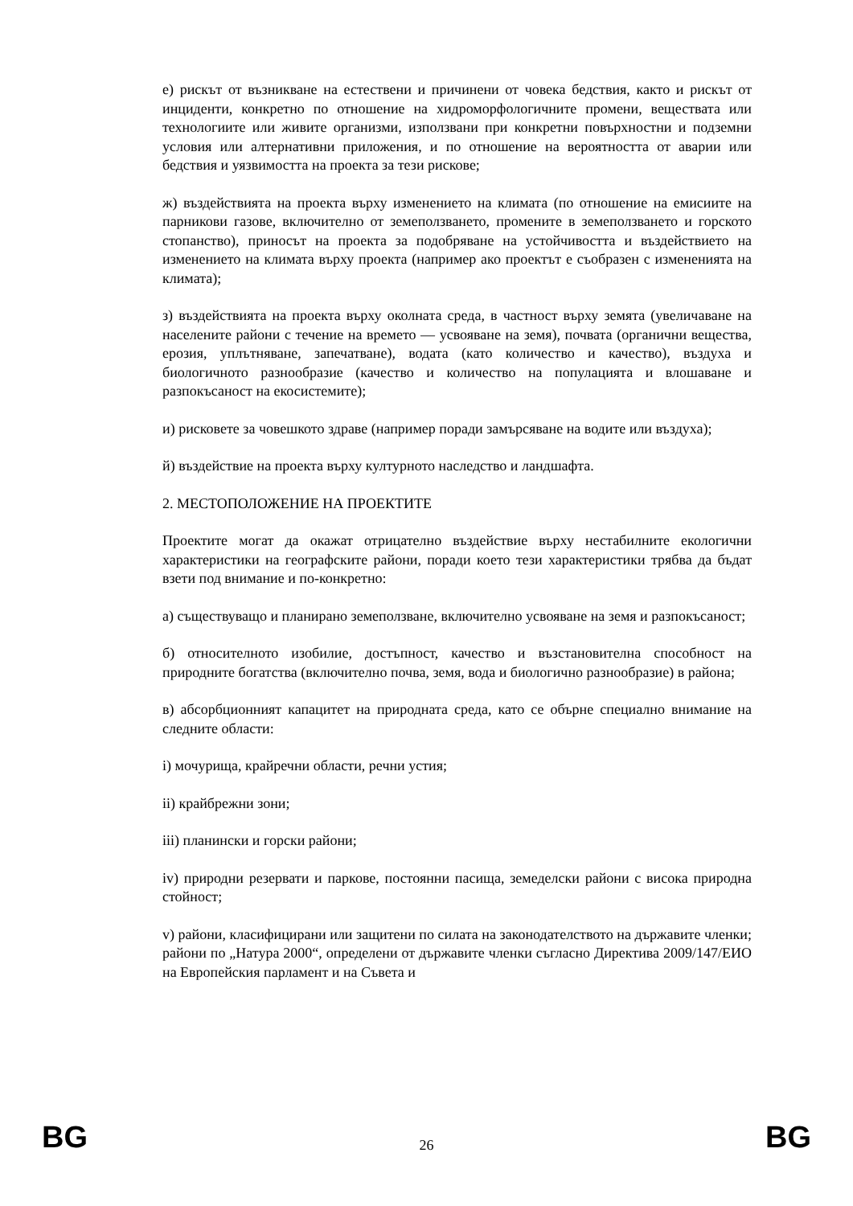е) рискът от възникване на естествени и причинени от човека бедствия, както и рискът от инциденти, конкретно по отношение на хидроморфологичните промени, веществата или технологиите или живите организми, използвани при конкретни повърхностни и подземни условия или алтернативни приложения, и по отношение на вероятността от аварии или бедствия и уязвимостта на проекта за тези рискове;
ж) въздействията на проекта върху изменението на климата (по отношение на емисиите на парникови газове, включително от земеползването, промените в земеползването и горското стопанство), приносът на проекта за подобряване на устойчивостта и въздействието на изменението на климата върху проекта (например ако проектът е съобразен с измененията на климата);
з) въздействията на проекта върху околната среда, в частност върху земята (увеличаване на населените райони с течение на времето — усвояване на земя), почвата (органични вещества, ерозия, уплътняване, запечатване), водата (като количество и качество), въздуха и биологичното разнообразие (качество и количество на популацията и влошаване и разпокъсаност на екосистемите);
и) рисковете за човешкото здраве (например поради замърсяване на водите или въздуха);
й) въздействие на проекта върху културното наследство и ландшафта.
2. МЕСТОПОЛОЖЕНИЕ НА ПРОЕКТИТЕ
Проектите могат да окажат отрицателно въздействие върху нестабилните екологични характеристики на географските райони, поради което тези характеристики трябва да бъдат взети под внимание и по-конкретно:
а) съществуващо и планирано земеползване, включително усвояване на земя и разпокъсаност;
б) относителното изобилие, достъпност, качество и възстановителна способност на природните богатства (включително почва, земя, вода и биологично разнообразие) в района;
в) абсорбционният капацитет на природната среда, като се обърне специално внимание на следните области:
i) мочурища, крайречни области, речни устия;
ii) крайбрежни зони;
iii) планински и горски райони;
iv) природни резервати и паркове, постоянни пасища, земеделски райони с висока природна стойност;
v) райони, класифицирани или защитени по силата на законодателството на държавите членки; райони по „Натура 2000“, определени от държавите членки съгласно Директива 2009/147/ЕИО на Европейския парламент и на Съвета и
BG 26 BG